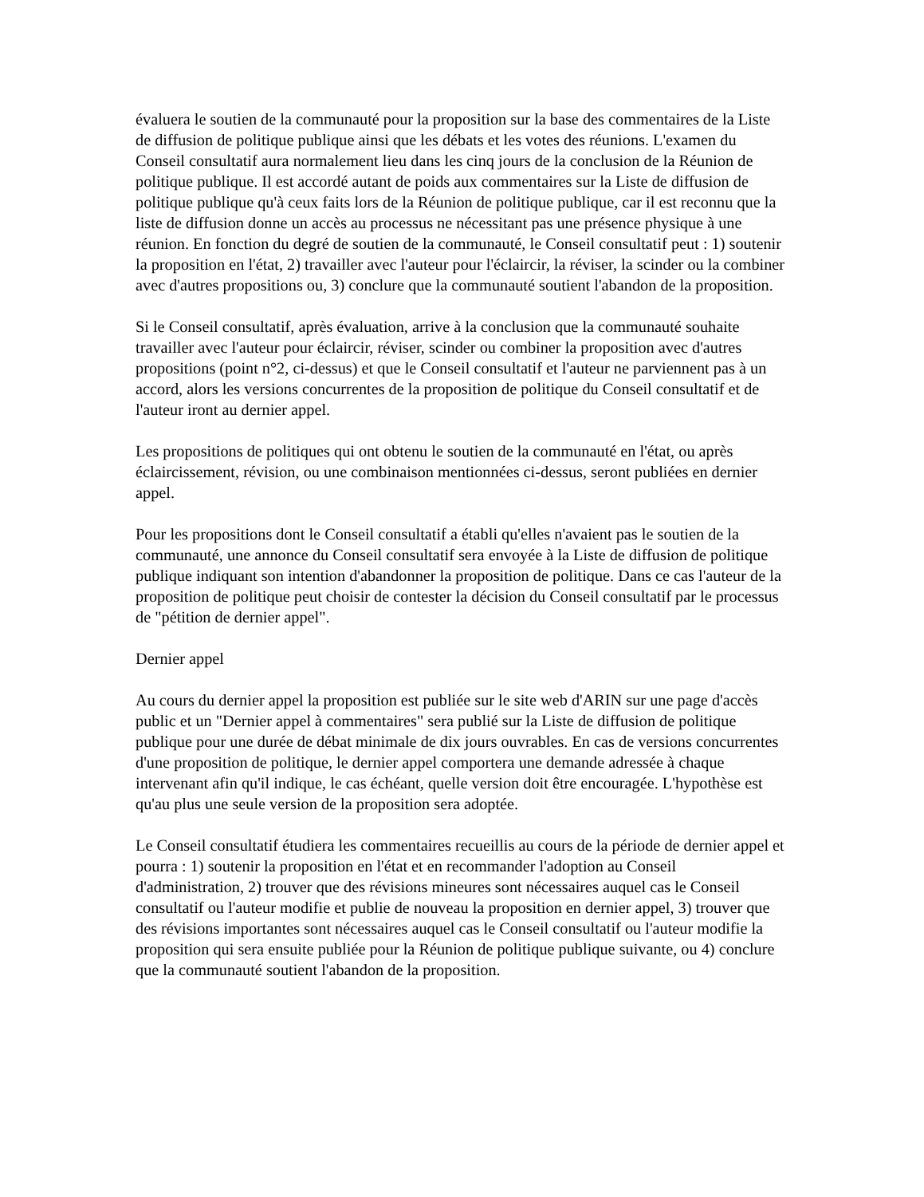évaluera le soutien de la communauté pour la proposition sur la base des commentaires de la Liste de diffusion de politique publique ainsi que les débats et les votes des réunions. L'examen du Conseil consultatif aura normalement lieu dans les cinq jours de la conclusion de la Réunion de politique publique. Il est accordé autant de poids aux commentaires sur la Liste de diffusion de politique publique qu'à ceux faits lors de la Réunion de politique publique, car il est reconnu que la liste de diffusion donne un accès au processus ne nécessitant pas une présence physique à une réunion. En fonction du degré de soutien de la communauté, le Conseil consultatif peut : 1) soutenir la proposition en l'état, 2) travailler avec l'auteur pour l'éclaircir, la réviser, la scinder ou la combiner avec d'autres propositions ou, 3) conclure que la communauté soutient l'abandon de la proposition.
Si le Conseil consultatif, après évaluation, arrive à la conclusion que la communauté souhaite travailler avec l'auteur pour éclaircir, réviser, scinder ou combiner la proposition avec d'autres propositions (point n°2, ci-dessus) et que le Conseil consultatif et l'auteur ne parviennent pas à un accord, alors les versions concurrentes de la proposition de politique du Conseil consultatif et de l'auteur iront au dernier appel.
Les propositions de politiques qui ont obtenu le soutien de la communauté en l'état, ou après éclaircissement, révision, ou une combinaison mentionnées ci-dessus, seront publiées en dernier appel.
Pour les propositions dont le Conseil consultatif a établi qu'elles n'avaient pas le soutien de la communauté, une annonce du Conseil consultatif sera envoyée à la Liste de diffusion de politique publique indiquant son intention d'abandonner la proposition de politique. Dans ce cas l'auteur de la proposition de politique peut choisir de contester la décision du Conseil consultatif par le processus de "pétition de dernier appel".
Dernier appel
Au cours du dernier appel la proposition est publiée sur le site web d'ARIN sur une page d'accès public et un "Dernier appel à commentaires" sera publié sur la Liste de diffusion de politique publique pour une durée de débat minimale de dix jours ouvrables. En cas de versions concurrentes d'une proposition de politique, le dernier appel comportera une demande adressée à chaque intervenant afin qu'il indique, le cas échéant, quelle version doit être encouragée. L'hypothèse est qu'au plus une seule version de la proposition sera adoptée.
Le Conseil consultatif étudiera les commentaires recueillis au cours de la période de dernier appel et pourra : 1) soutenir la proposition en l'état et en recommander l'adoption au Conseil d'administration, 2) trouver que des révisions mineures sont nécessaires auquel cas le Conseil consultatif ou l'auteur modifie et publie de nouveau la proposition en dernier appel, 3) trouver que des révisions importantes sont nécessaires auquel cas le Conseil consultatif ou l'auteur modifie la proposition qui sera ensuite publiée pour la Réunion de politique publique suivante, ou 4) conclure que la communauté soutient l'abandon de la proposition.